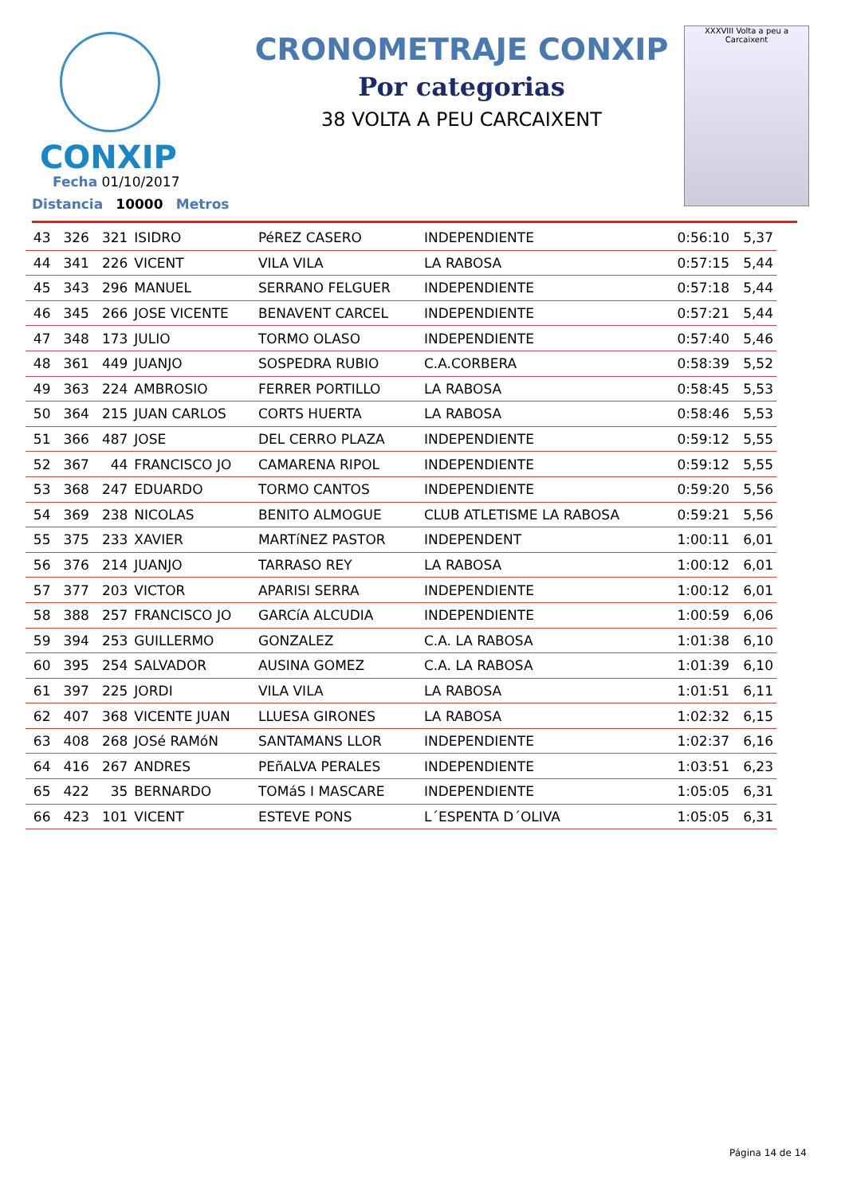CONXIP
CRONOMETRAJE CONXIP
Por categorias
38 VOLTA A PEU CARCAIXENT
XXXVIII Volta a peu a Carcaixent
Fecha 01/10/2017
Distancia 10000 Metros
| 43 | 326 | 321 | ISIDRO | PéREZ CASERO | INDEPENDIENTE | 0:56:10 | 5,37 |
| 44 | 341 | 226 | VICENT | VILA VILA | LA RABOSA | 0:57:15 | 5,44 |
| 45 | 343 | 296 | MANUEL | SERRANO FELGUER | INDEPENDIENTE | 0:57:18 | 5,44 |
| 46 | 345 | 266 | JOSE VICENTE | BENAVENT CARCEL | INDEPENDIENTE | 0:57:21 | 5,44 |
| 47 | 348 | 173 | JULIO | TORMO OLASO | INDEPENDIENTE | 0:57:40 | 5,46 |
| 48 | 361 | 449 | JUANJO | SOSPEDRA RUBIO | C.A.CORBERA | 0:58:39 | 5,52 |
| 49 | 363 | 224 | AMBROSIO | FERRER PORTILLO | LA RABOSA | 0:58:45 | 5,53 |
| 50 | 364 | 215 | JUAN CARLOS | CORTS HUERTA | LA RABOSA | 0:58:46 | 5,53 |
| 51 | 366 | 487 | JOSE | DEL CERRO PLAZA | INDEPENDIENTE | 0:59:12 | 5,55 |
| 52 | 367 | 44 | FRANCISCO JO | CAMARENA RIPOL | INDEPENDIENTE | 0:59:12 | 5,55 |
| 53 | 368 | 247 | EDUARDO | TORMO CANTOS | INDEPENDIENTE | 0:59:20 | 5,56 |
| 54 | 369 | 238 | NICOLAS | BENITO ALMOGUE | CLUB ATLETISME LA RABOSA | 0:59:21 | 5,56 |
| 55 | 375 | 233 | XAVIER | MARTíNEZ PASTOR | INDEPENDENT | 1:00:11 | 6,01 |
| 56 | 376 | 214 | JUANJO | TARRASO REY | LA RABOSA | 1:00:12 | 6,01 |
| 57 | 377 | 203 | VICTOR | APARISI SERRA | INDEPENDIENTE | 1:00:12 | 6,01 |
| 58 | 388 | 257 | FRANCISCO JO | GARCíA ALCUDIA | INDEPENDIENTE | 1:00:59 | 6,06 |
| 59 | 394 | 253 | GUILLERMO | GONZALEZ | C.A. LA RABOSA | 1:01:38 | 6,10 |
| 60 | 395 | 254 | SALVADOR | AUSINA GOMEZ | C.A. LA RABOSA | 1:01:39 | 6,10 |
| 61 | 397 | 225 | JORDI | VILA VILA | LA RABOSA | 1:01:51 | 6,11 |
| 62 | 407 | 368 | VICENTE JUAN | LLUESA GIRONES | LA RABOSA | 1:02:32 | 6,15 |
| 63 | 408 | 268 | JOSé RAMóN | SANTAMANS LLOR | INDEPENDIENTE | 1:02:37 | 6,16 |
| 64 | 416 | 267 | ANDRES | PEñALVA PERALES | INDEPENDIENTE | 1:03:51 | 6,23 |
| 65 | 422 | 35 | BERNARDO | TOMáS I MASCARE | INDEPENDIENTE | 1:05:05 | 6,31 |
| 66 | 423 | 101 | VICENT | ESTEVE PONS | L´ESPENTA D´OLIVA | 1:05:05 | 6,31 |
Página 14 de 14